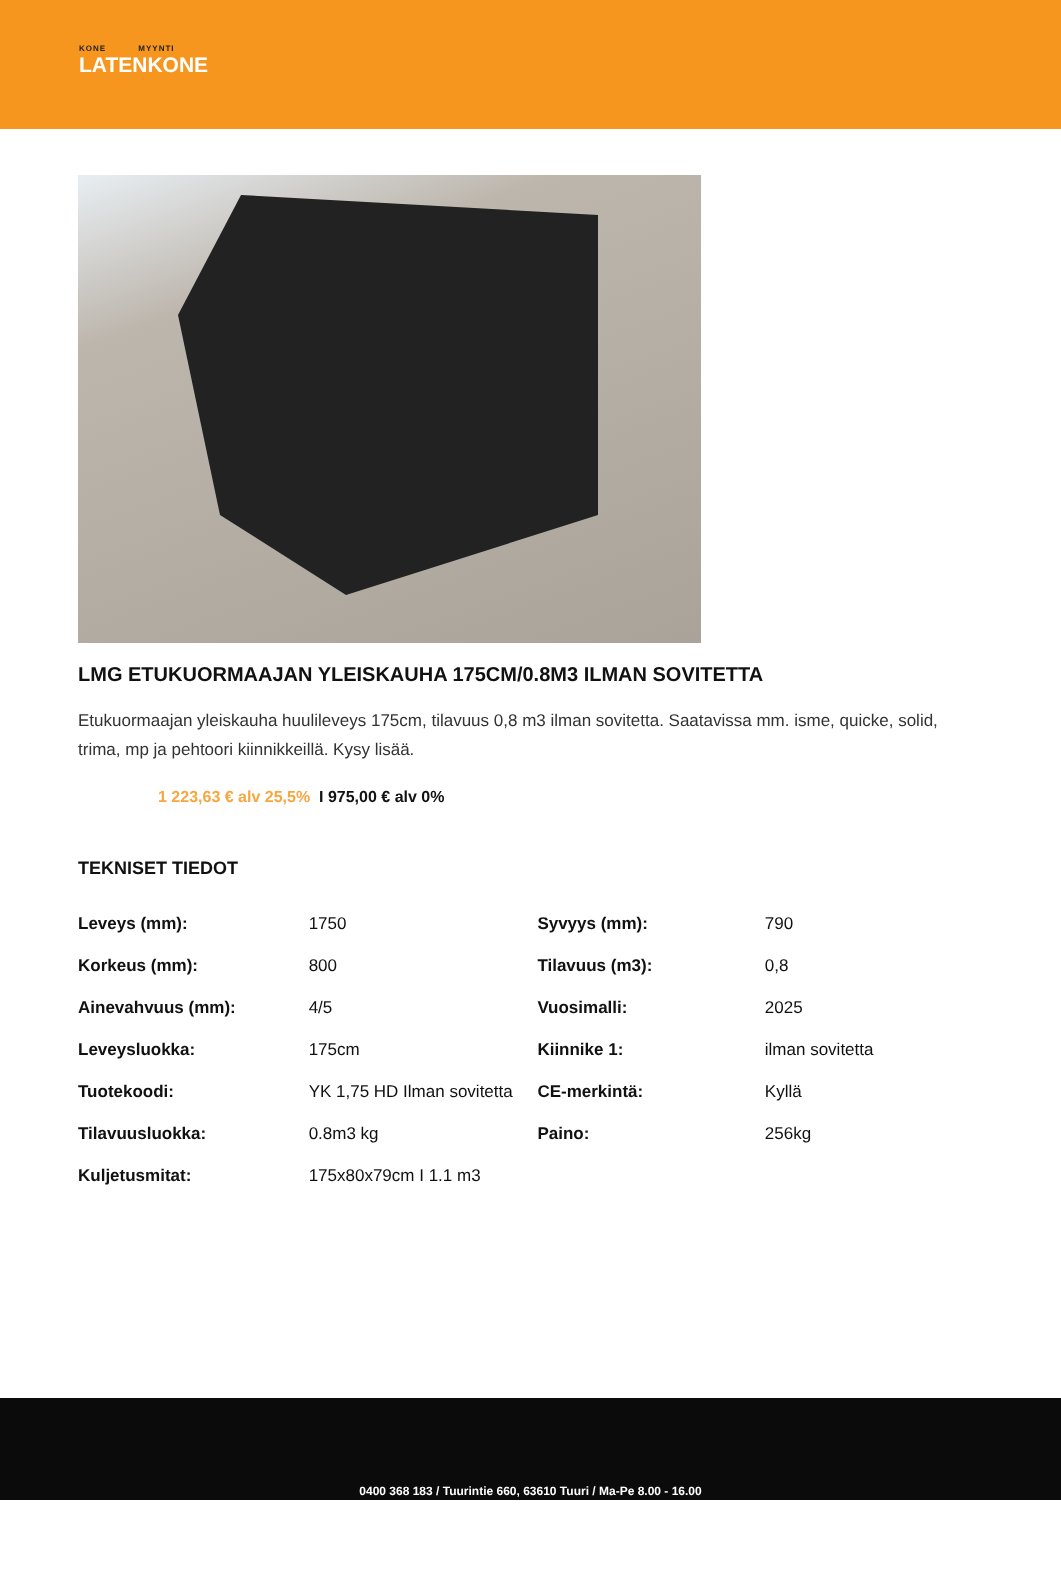KONE MYYNTI
LATENKONE
LMG ETUKUORMAAJAN YLEISKAUHA 175CM/0.8M3 ILMAN SOVITETTA
Etukuormaajan yleiskauha huulileveys 175cm, tilavuus 0,8 m3 ilman sovitetta. Saatavissa mm. isme, quicke, solid, trima, mp ja pehtoori kiinnikkeillä. Kysy lisää.
1 223,63 € alv 25,5% I 975,00 € alv 0%
TEKNISET TIEDOT
| Leveys (mm): | 1750 | Syvyys (mm): | 790 |
| Korkeus (mm): | 800 | Tilavuus (m3): | 0,8 |
| Ainevahvuus (mm): | 4/5 | Vuosimalli: | 2025 |
| Leveysluokka: | 175cm | Kiinnike 1: | ilman sovitetta |
| Tuotekoodi: | YK 1,75 HD Ilman sovitetta | CE-merkintä: | Kyllä |
| Tilavuusluokka: | 0.8m3 kg | Paino: | 256kg |
| Kuljetusmitat: | 175x80x79cm I 1.1 m3 | | |
0400 368 183 / Tuurintie 660, 63610 Tuuri / Ma-Pe 8.00 - 16.00